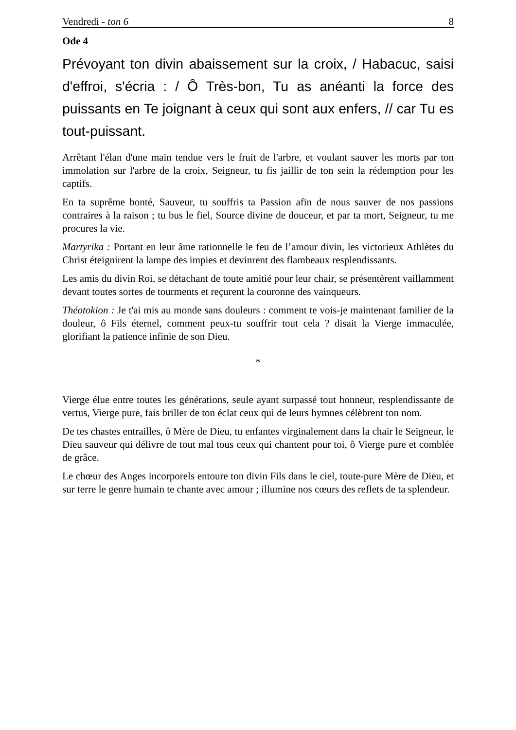Vendredi - ton 6 8
Ode 4
Prévoyant ton divin abaissement sur la croix, / Habacuc, saisi d'effroi, s'écria : / Ô Très-bon, Tu as anéanti la force des puissants en Te joignant à ceux qui sont aux enfers, // car Tu es tout-puissant.
Arrêtant l'élan d'une main tendue vers le fruit de l'arbre, et voulant sauver les morts par ton immolation sur l'arbre de la croix, Seigneur, tu fis jaillir de ton sein la rédemption pour les captifs.
En ta suprême bonté, Sauveur, tu souffris ta Passion afin de nous sauver de nos passions contraires à la raison ; tu bus le fiel, Source divine de douceur, et par ta mort, Seigneur, tu me procures la vie.
Martyrika : Portant en leur âme rationnelle le feu de l’amour divin, les victorieux Athlètes du Christ éteignirent la lampe des impies et devinrent des flambeaux resplendissants.
Les amis du divin Roi, se détachant de toute amitié pour leur chair, se présentèrent vaillamment devant toutes sortes de tourments et reçurent la couronne des vainqueurs.
Théotokion : Je t'ai mis au monde sans douleurs : comment te vois-je maintenant familier de la douleur, ô Fils éternel, comment peux-tu souffrir tout cela ? disait la Vierge immaculée, glorifiant la patience infinie de son Dieu.
*
Vierge élue entre toutes les générations, seule ayant surpassé tout honneur, resplendissante de vertus, Vierge pure, fais briller de ton éclat ceux qui de leurs hymnes célèbrent ton nom.
De tes chastes entrailles, ô Mère de Dieu, tu enfantes virginalement dans la chair le Seigneur, le Dieu sauveur qui délivre de tout mal tous ceux qui chantent pour toi, ô Vierge pure et comblée de grâce.
Le chœur des Anges incorporels entoure ton divin Fils dans le ciel, toute-pure Mère de Dieu, et sur terre le genre humain te chante avec amour ; illumine nos cœurs des reflets de ta splendeur.